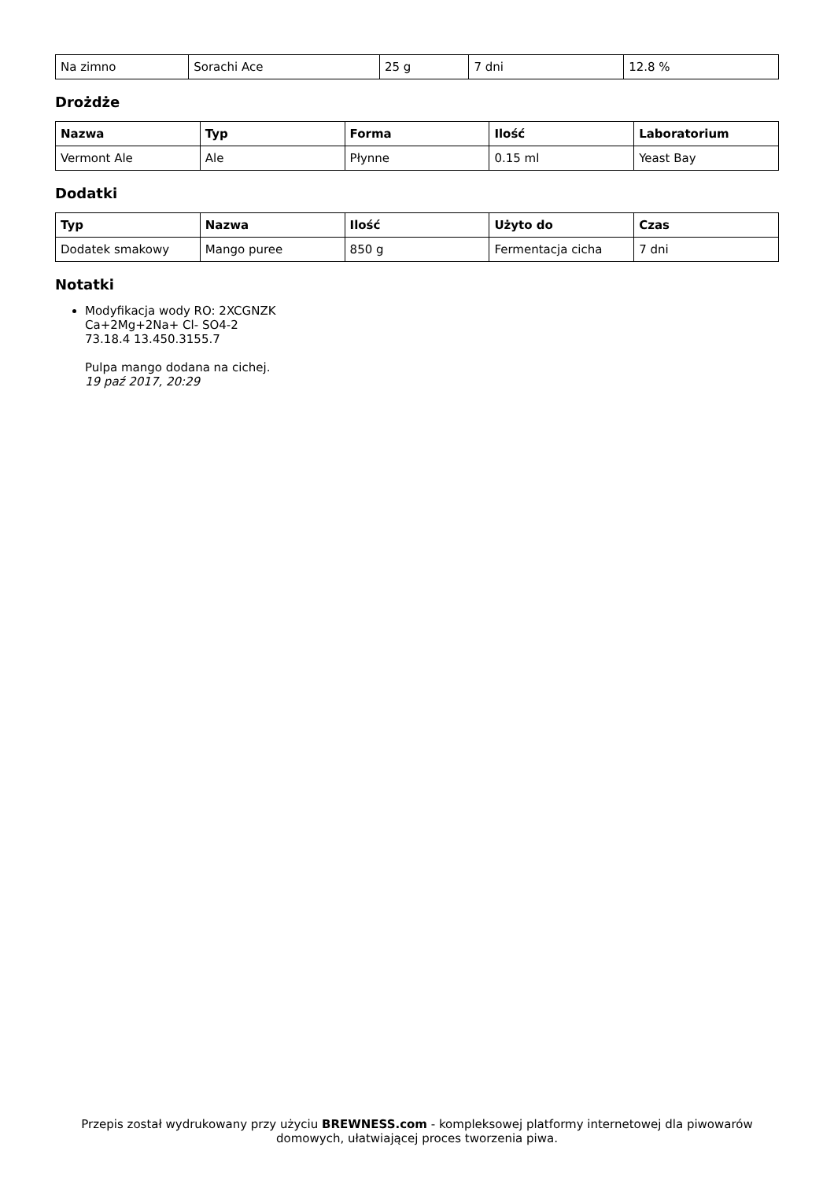| Na zimno | Sorachi Ace | 25 g | 7 dni | 12.8 % |
Drożdże
| Nazwa | Typ | Forma | Ilość | Laboratorium |
| --- | --- | --- | --- | --- |
| Vermont Ale | Ale | Płynne | 0.15 ml | Yeast Bay |
Dodatki
| Typ | Nazwa | Ilość | Użyto do | Czas |
| --- | --- | --- | --- | --- |
| Dodatek smakowy | Mango puree | 850 g | Fermentacja cicha | 7 dni |
Notatki
Modyfikacja wody RO: 2XCGNZK
Ca+2Mg+2Na+ Cl- SO4-2
73.18.4 13.450.3155.7
Pulpa mango dodana na cichej.
19 paź 2017, 20:29
Przepis został wydrukowany przy użyciu BREWNESS.com - kompleksowej platformy internetowej dla piwowarów domowych, ułatwiającej proces tworzenia piwa.